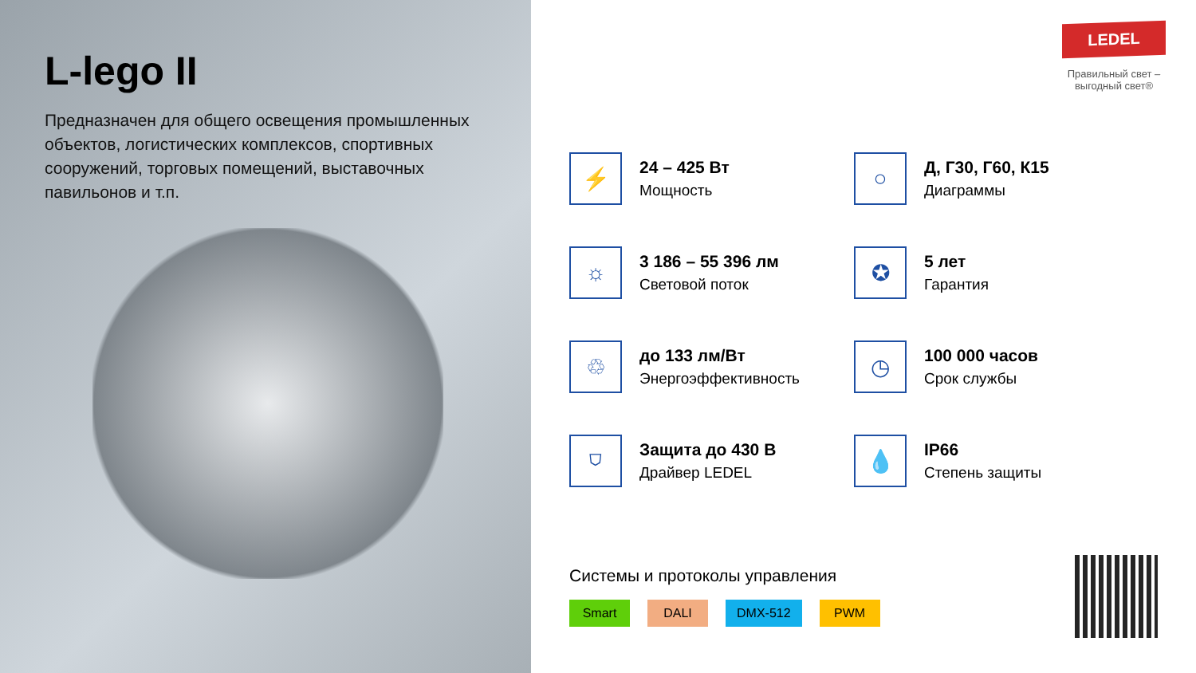L-lego II
Предназначен для общего освещения промышленных объектов, логистических комплексов, спортивных сооружений, торговых помещений, выставочных павильонов и т.п.
LEDEL
Правильный свет –
выгодный свет®
⚡
24 – 425 Вт
Мощность
○
Д, Г30, Г60, К15
Диаграммы
☼
3 186 – 55 396 лм
Световой поток
✪
5 лет
Гарантия
♲
до 133 лм/Вт
Энергоэффективность
◷
100 000 часов
Срок службы
⛉
Защита до 430 В
Драйвер LEDEL
💧
IP66
Степень защиты
Системы и протоколы управления
Smart DALI DMX-512 PWM